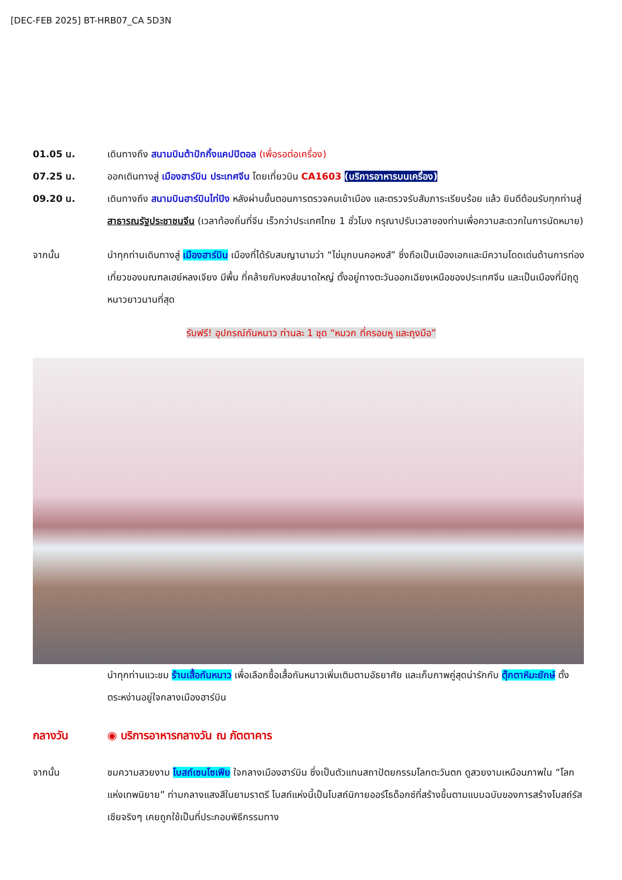[DEC-FEB 2025] BT-HRB07_CA 5D3N
01.05 น. เดินทางถึง สนามบินต้าปักกิ้งแคปปิตอล (เพื่อรอต่อเครื่อง)
07.25 น. ออกเดินทางสู่ เมืองฮาร์บิน ประเทศจีน โดยเที่ยวบิน CA1603 (บริการอาหารบนเครื่อง)
09.20 น. เดินทางถึง สนามบินฮาร์บินไท่ปิง หลังผ่านขั้นตอนการตรวจคนเข้าเมือง และตรวจรับสัมภาระเรียบร้อย แล้ว ยินดีต้อนรับทุกท่านสู่ สาธารณรัฐประชาชนจีน (เวลาท้องถิ่นที่จีน เร็วกว่าประเทศไทย 1 ชั่วโมง กรุณาปรับเวลาของท่านเพื่อความสะดวกในการนัดหมาย)
จากนั้น นำทุกท่านเดินทางสู่ เมืองฮาร์บิน เมืองที่ได้รับสมญานามว่า “ไข่มุกบนคอหงส์” ซึ่งถือเป็นเมืองเอกและมีความโดดเด่นด้านการท่องเที่ยวของมณฑลเฮย์หลงเจียง มีพื้น ที่คล้ายกับหงส์ขนาดใหญ่ ตั้งอยู่ทางตะวันออกเฉียงเหนือของประเทศจีน และเป็นเมืองที่มีฤดูหนาวยาวนานที่สุด
รับฟรี! อุปกรณ์กันหนาว ท่านละ 1 ชุด “หมวก ที่ครอบหู และถุงมือ”
นำทุกท่านแวะชม ร้านเสื้อกันหนาว เพื่อเลือกซื้อเสื้อกันหนาวเพิ่มเติมตามอัธยาศัย และเก็บภาพคู่สุดน่ารักกับ ตุ๊กตาหิมะยักษ์ ตั้งตระหง่านอยู่ใจกลางเมืองฮาร์บิน
กลางวัน ◉ บริการอาหารกลางวัน ณ ภัตตาคาร
จากนั้น ชมความสวยงาม โบสถ์เซนโซเฟีย ใจกลางเมืองฮาร์บิน ซึ่งเป็นตัวแทนสถาปัตยกรรมโลกตะวันตก ดูสวยงามเหมือนภาพใน “โลกแห่งเทพนิยาย” ท่ามกลางแสงสีในยามราตรี โบสถ์แห่งนี้เป็นโบสถ์นิกายออร์โธด็อกซ์ที่สร้างขึ้นตามแบบฉบับของการสร้างโบสถ์รัสเซียจริงๆ เคยถูกใช้เป็นที่ประกอบพิธีกรรมทาง